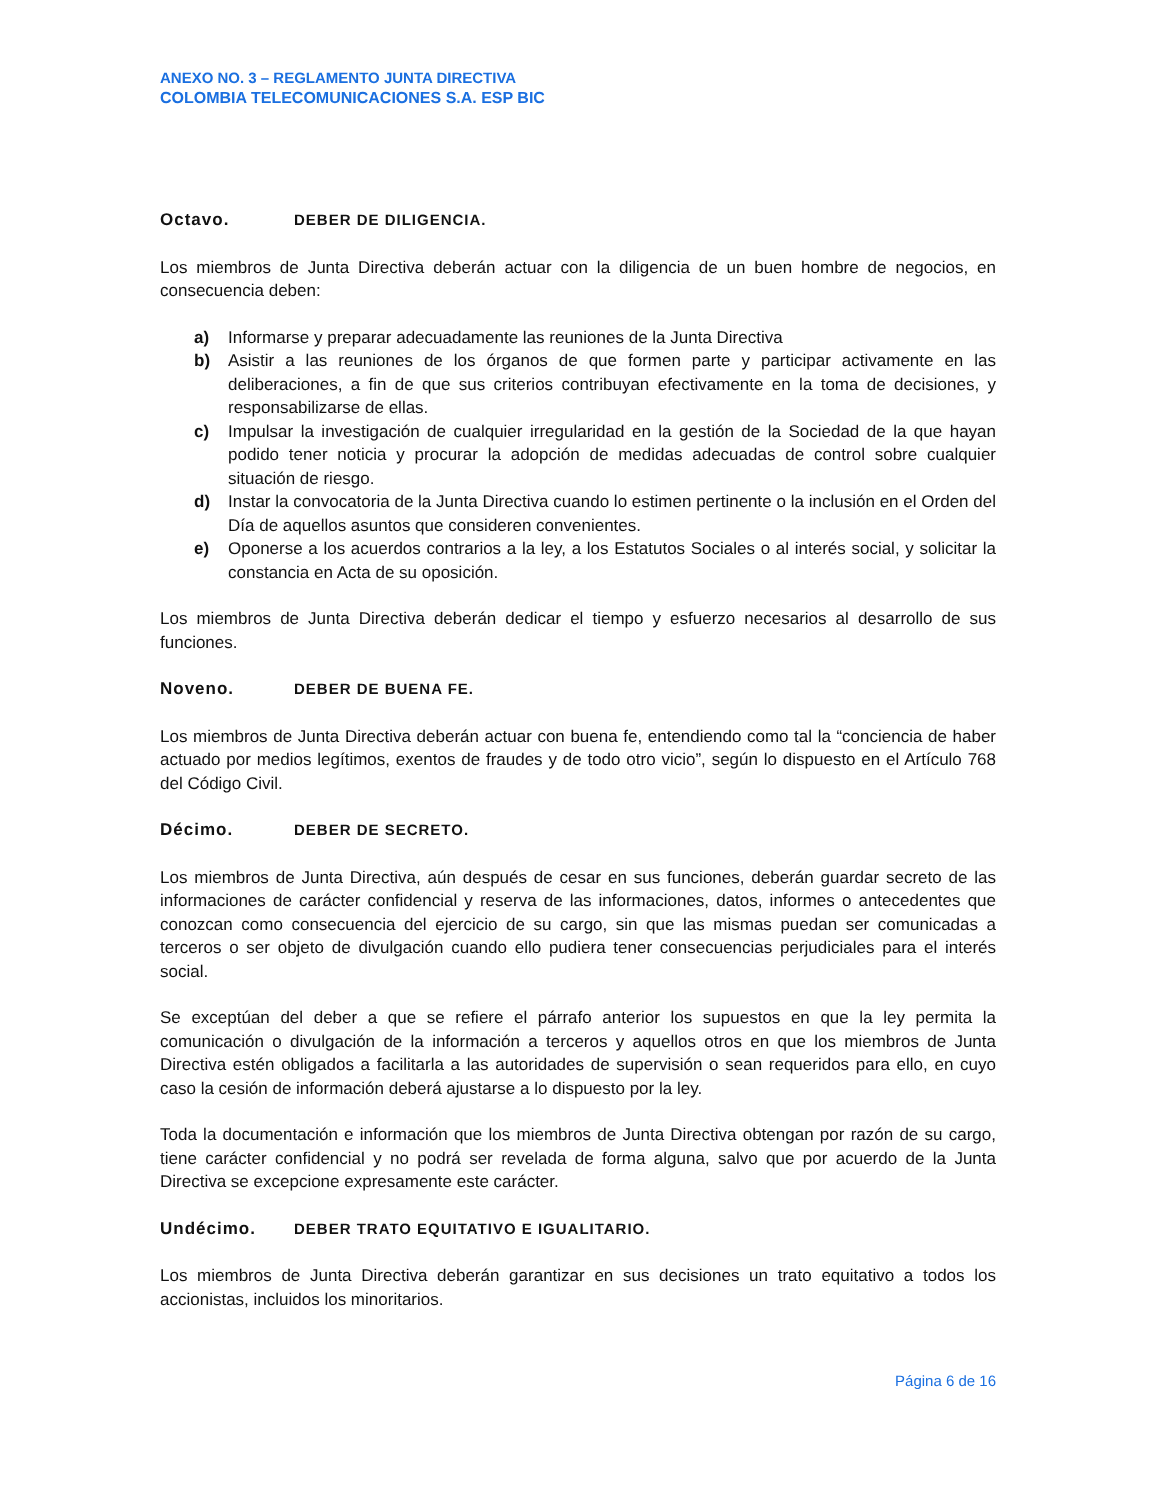ANEXO NO. 3 – REGLAMENTO JUNTA DIRECTIVA
COLOMBIA TELECOMUNICACIONES S.A. ESP BIC
Octavo. DEBER DE DILIGENCIA.
Los miembros de Junta Directiva deberán actuar con la diligencia de un buen hombre de negocios, en consecuencia deben:
a) Informarse y preparar adecuadamente las reuniones de la Junta Directiva
b) Asistir a las reuniones de los órganos de que formen parte y participar activamente en las deliberaciones, a fin de que sus criterios contribuyan efectivamente en la toma de decisiones, y responsabilizarse de ellas.
c) Impulsar la investigación de cualquier irregularidad en la gestión de la Sociedad de la que hayan podido tener noticia y procurar la adopción de medidas adecuadas de control sobre cualquier situación de riesgo.
d) Instar la convocatoria de la Junta Directiva cuando lo estimen pertinente o la inclusión en el Orden del Día de aquellos asuntos que consideren convenientes.
e) Oponerse a los acuerdos contrarios a la ley, a los Estatutos Sociales o al interés social, y solicitar la constancia en Acta de su oposición.
Los miembros de Junta Directiva deberán dedicar el tiempo y esfuerzo necesarios al desarrollo de sus funciones.
Noveno. DEBER DE BUENA FE.
Los miembros de Junta Directiva deberán actuar con buena fe, entendiendo como tal la “conciencia de haber actuado por medios legítimos, exentos de fraudes y de todo otro vicio”, según lo dispuesto en el Artículo 768 del Código Civil.
Décimo. DEBER DE SECRETO.
Los miembros de Junta Directiva, aún después de cesar en sus funciones, deberán guardar secreto de las informaciones de carácter confidencial y reserva de las informaciones, datos, informes o antecedentes que conozcan como consecuencia del ejercicio de su cargo, sin que las mismas puedan ser comunicadas a terceros o ser objeto de divulgación cuando ello pudiera tener consecuencias perjudiciales para el interés social.
Se exceptúan del deber a que se refiere el párrafo anterior los supuestos en que la ley permita la comunicación o divulgación de la información a terceros y aquellos otros en que los miembros de Junta Directiva estén obligados a facilitarla a las autoridades de supervisión o sean requeridos para ello, en cuyo caso la cesión de información deberá ajustarse a lo dispuesto por la ley.
Toda la documentación e información que los miembros de Junta Directiva obtengan por razón de su cargo, tiene carácter confidencial y no podrá ser revelada de forma alguna, salvo que por acuerdo de la Junta Directiva se excepcione expresamente este carácter.
Undécimo. DEBER TRATO EQUITATIVO E IGUALITARIO.
Los miembros de Junta Directiva deberán garantizar en sus decisiones un trato equitativo a todos los accionistas, incluidos los minoritarios.
Página 6 de 16